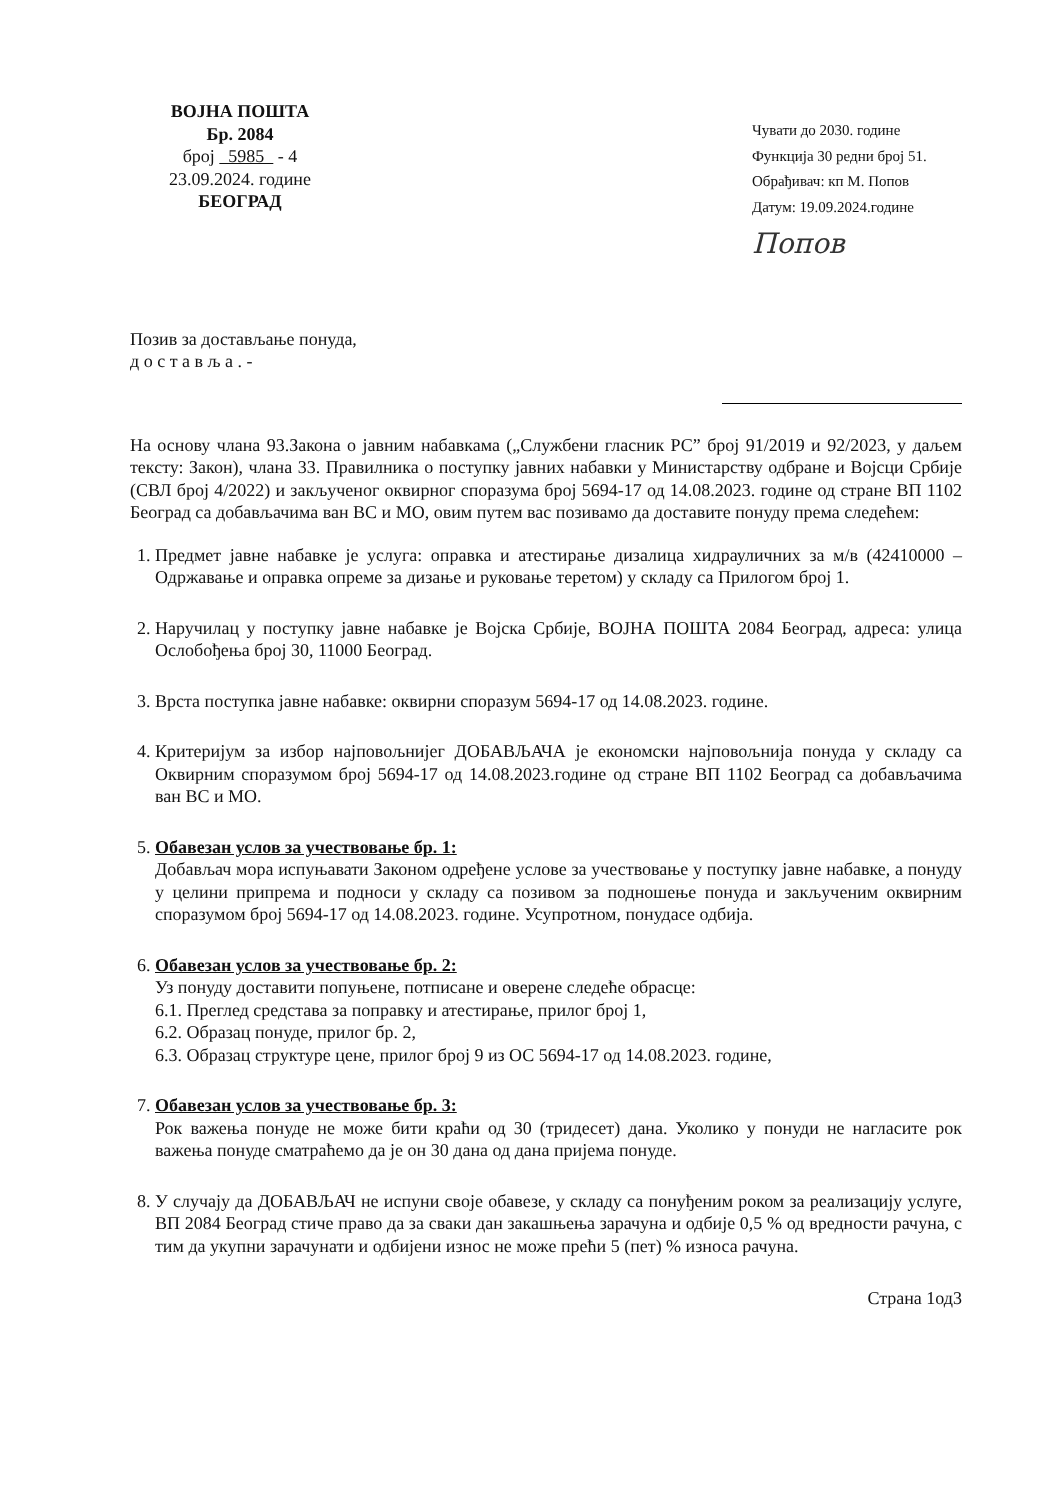ВОЈНА ПОШТА
Бр. 2084
број 5985 - 4
23.09.2024. године
БЕОГРАД
Чувати до 2030. године
Функција 30 редни број 51.
Обрађивач: кп М. Попов
Датум: 19.09.2024.године
Попов
Позив за достављање понуда,
д о с т а в љ а . -
На основу члана 93.Закона о јавним набавкама („Службени гласник РС” број 91/2019 и 92/2023, у даљем тексту: Закон), члана 33. Правилника о поступку јавних набавки у Министарству одбране и Војсци Србије (СВЛ број 4/2022) и закљученог оквирног споразума број 5694-17 од 14.08.2023. године од стране ВП 1102 Београд са добављачима ван ВС и МО, овим путем вас позивамо да доставите понуду према следећем:
1. Предмет јавне набавке је услуга: оправка и атестирање дизалица хидрауличних за м/в (42410000 – Одржавање и оправка опреме за дизање и руковање теретом) у складу са Прилогом број 1.
2. Наручилац у поступку јавне набавке је Војска Србије, ВОЈНА ПОШТА 2084 Београд, адреса: улица Ослобођења број 30, 11000 Београд.
3. Врста поступка јавне набавке: оквирни споразум 5694-17 од 14.08.2023. године.
4. Критеријум за избор најповољнијег ДОБАВЉАЧА је економски најповољнија понуда у складу са Оквирним споразумом број 5694-17 од 14.08.2023.године од стране ВП 1102 Београд са добављачима ван ВС и МО.
5. Обавезан услов за учествовање бр. 1:
Добављач мора испуњавати Законом одређене услове за учествовање у поступку јавне набавке, а понуду у целини припрема и подноси у складу са позивом за подношење понуда и закљученим оквирним споразумом број 5694-17 од 14.08.2023. године. Усупротном, понудасе одбија.
6. Обавезан услов за учествовање бр. 2:
Уз понуду доставити попуњене, потписане и оверене следеће обрасце:
6.1. Преглед средстава за поправку и атестирање, прилог број 1,
6.2. Образац понуде, прилог бр. 2,
6.3. Образац структуре цене, прилог број 9 из ОС 5694-17 од 14.08.2023. године,
7. Обавезан услов за учествовање бр. 3:
Рок важења понуде не може бити краћи од 30 (тридесет) дана. Уколико у понуди не нагласите рок важења понуде сматраћемо да је он 30 дана од дана пријема понуде.
8. У случају да ДОБАВЉАЧ не испуни своје обавезе, у складу са понуђеним роком за реализацију услуге, ВП 2084 Београд стиче право да за сваки дан закашњења зарачуна и одбије 0,5 % од вредности рачуна, с тим да укупни зарачунати и одбијени износ не може прећи 5 (пет) % износа рачуна.
Страна 1од3